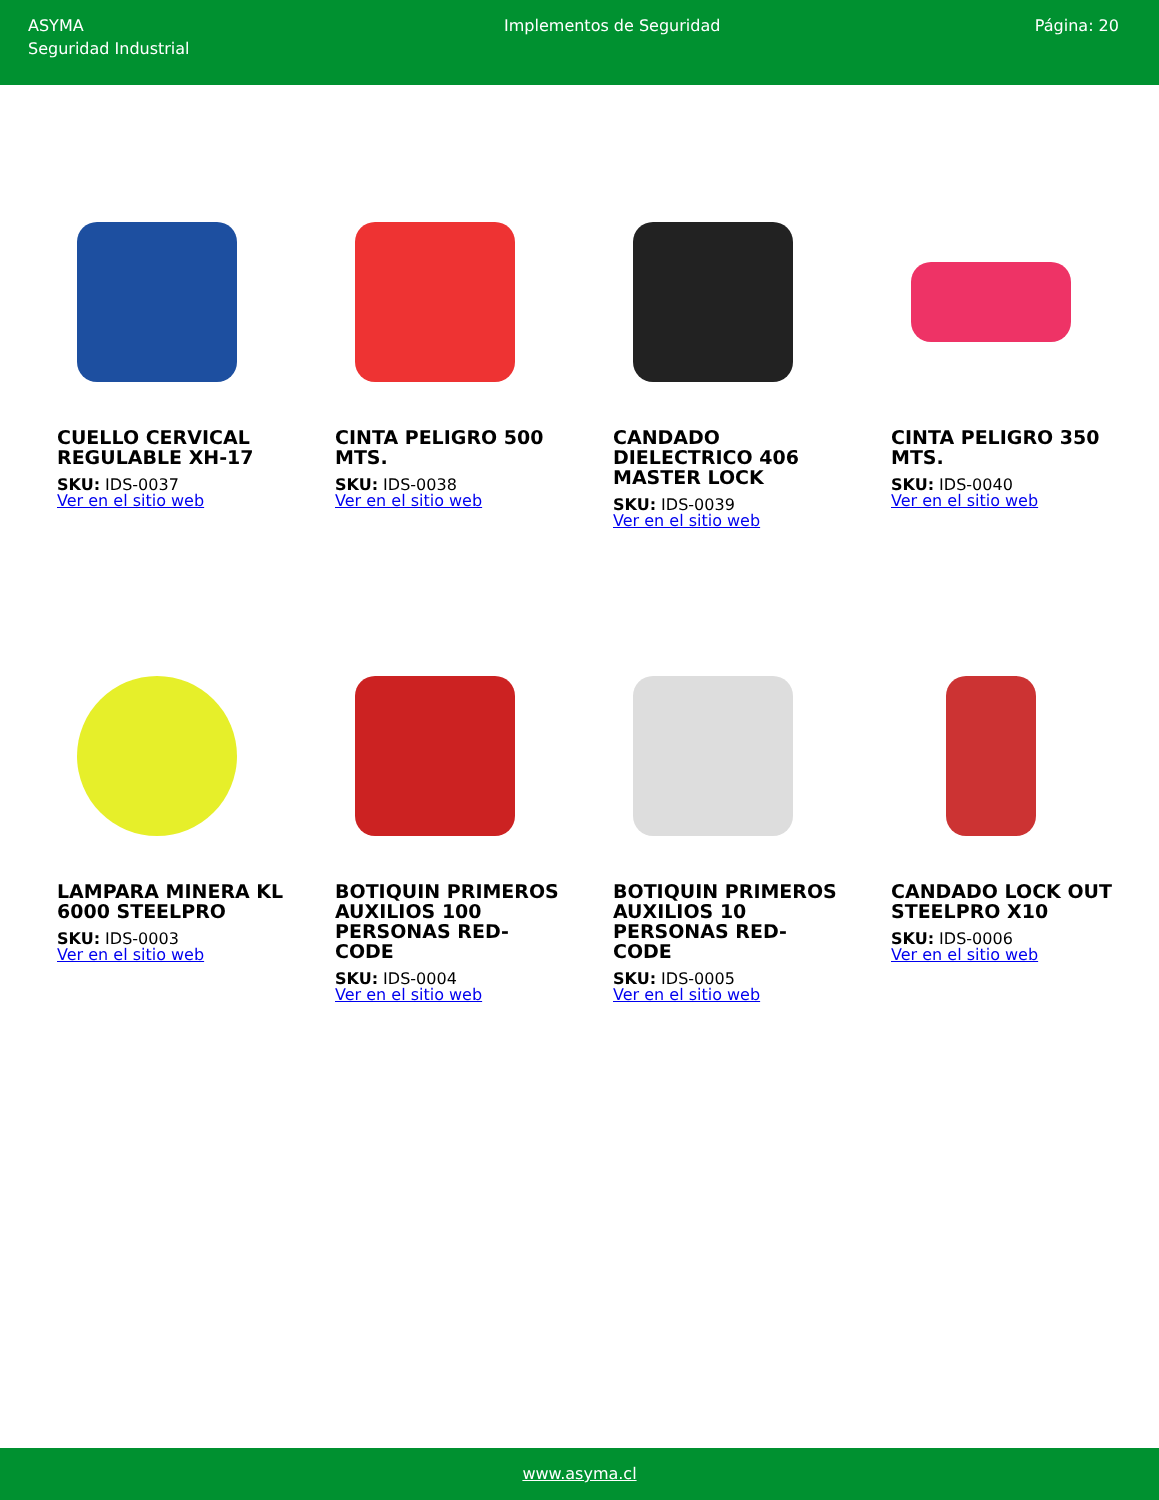ASYMA
Seguridad Industrial
Implementos de Seguridad Página: 20
CUELLO CERVICAL REGULABLE XH-17
SKU: IDS-0037
Ver en el sitio web
CINTA PELIGRO 500 MTS.
SKU: IDS-0038
Ver en el sitio web
CANDADO DIELECTRICO 406 MASTER LOCK
SKU: IDS-0039
Ver en el sitio web
CINTA PELIGRO 350 MTS.
SKU: IDS-0040
Ver en el sitio web
LAMPARA MINERA KL 6000 STEELPRO
SKU: IDS-0003
Ver en el sitio web
BOTIQUIN PRIMEROS AUXILIOS 100 PERSONAS RED-CODE
SKU: IDS-0004
Ver en el sitio web
BOTIQUIN PRIMEROS AUXILIOS 10 PERSONAS RED-CODE
SKU: IDS-0005
Ver en el sitio web
CANDADO LOCK OUT STEELPRO X10
SKU: IDS-0006
Ver en el sitio web
www.asyma.cl